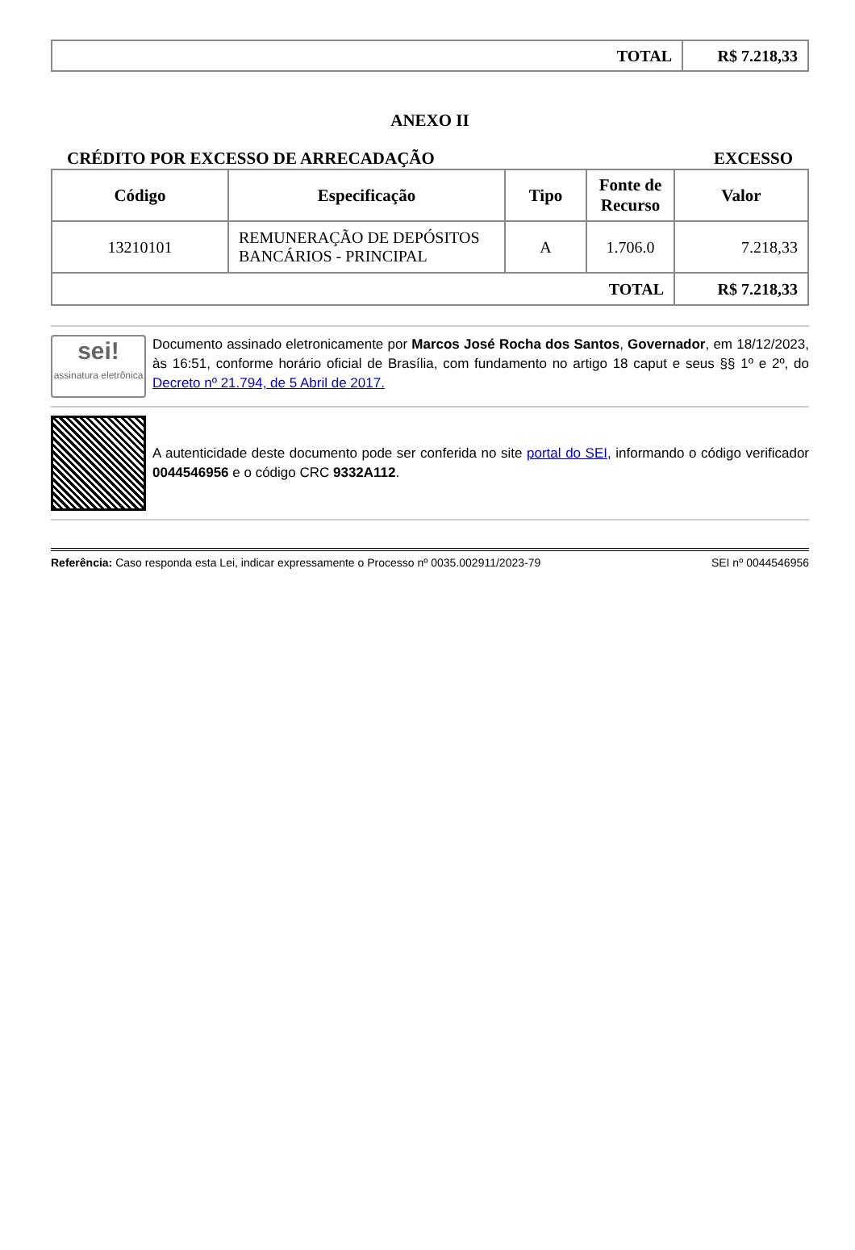| TOTAL | R$ 7.218,33 |
ANEXO II
CRÉDITO POR EXCESSO DE ARRECADAÇÃO EXCESSO
| Código | Especificação | Tipo | Fonte de Recurso | Valor |
| --- | --- | --- | --- | --- |
| 13210101 | REMUNERAÇÃO DE DEPÓSITOS BANCÁRIOS - PRINCIPAL | A | 1.706.0 | 7.218,33 |
| TOTAL | | | | R$ 7.218,33 |
sei!
assinatura eletrônica
Documento assinado eletronicamente por Marcos José Rocha dos Santos, Governador, em 18/12/2023, às 16:51, conforme horário oficial de Brasília, com fundamento no artigo 18 caput e seus §§ 1º e 2º, do Decreto nº 21.794, de 5 Abril de 2017.
A autenticidade deste documento pode ser conferida no site portal do SEI, informando o código verificador 0044546956 e o código CRC 9332A112.
Referência: Caso responda esta Lei, indicar expressamente o Processo nº 0035.002911/2023-79 SEI nº 0044546956